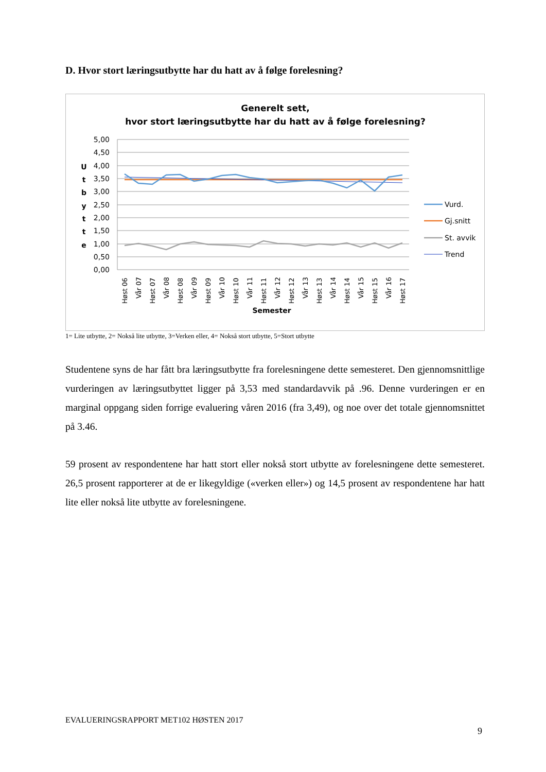D. Hvor stort læringsutbytte har du hatt av å følge forelesning?
Generelt sett,
hvor stort læringsutbytte har du hatt av å følge forelesning?
5,00
4,50
4,00
3,50
3,00
2,50
2,00
1,50
1,00
0,50
0,00
U
t
b
y
t
t
e
Semester
Høst 06
Vår 07
Høst 07
Vår 08
Høst 08
Vår 09
Høst 09
Vår 10
Høst 10
Vår 11
Høst 11
Vår 12
Høst 12
Vår 13
Høst 13
Vår 14
Høst 14
Vår 15
Høst 15
Vår 16
Høst 17
Vurd.
Gj.snitt
St. avvik
Trend
1= Lite utbytte, 2= Nokså lite utbytte, 3=Verken eller, 4= Nokså stort utbytte, 5=Stort utbytte
Studentene syns de har fått bra læringsutbytte fra forelesningene dette semesteret. Den gjennomsnittlige vurderingen av læringsutbyttet ligger på 3,53 med standardavvik på .96. Denne vurderingen er en marginal oppgang siden forrige evaluering våren 2016 (fra 3,49), og noe over det totale gjennomsnittet på 3.46.
59 prosent av respondentene har hatt stort eller nokså stort utbytte av forelesningene dette semesteret. 26,5 prosent rapporterer at de er likegyldige («verken eller») og 14,5 prosent av respondentene har hatt lite eller nokså lite utbytte av forelesningene.
EVALUERINGSRAPPORT MET102 HØSTEN 2017
9